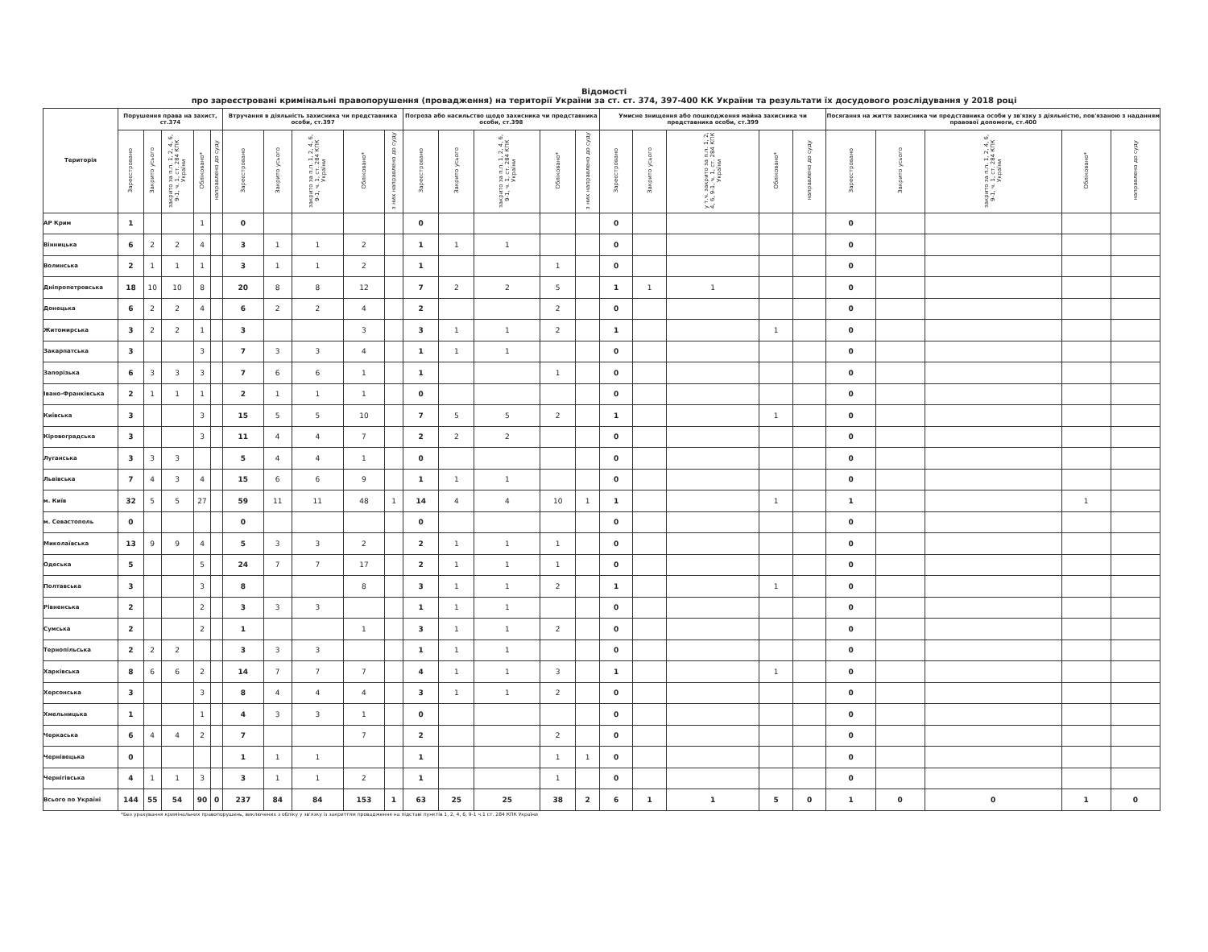Відомості
про зареєстровані кримінальні правопорушення (провадження) на території України за ст. ст. 374, 397-400 КК України та результати їх досудового розслідування у 2018 році
| Територія | Порушення права на захист, ст.374 | | | | | Втручання в діяльність захисника чи представника особи, ст.397 | | | | | Погроза або насильство щодо захисника чи представника особи, ст.398 | | | | | Умисне знищення або пошкодження майна захисника чи представника особи, ст.399 | | | | | Посягання на життя захисника чи представника особи у зв'язку з діяльністю, пов'язаною з наданням правової допомоги, ст.400 | | | | |
| --- | --- | --- | --- | --- | --- | --- | --- | --- | --- | --- | --- | --- | --- | --- | --- | --- | --- | --- | --- | --- | --- | --- | --- | --- | --- |
| | Зареєстровано | Закрито усього | закрито за п.п. 1, 2, 4, 6, 9-1, ч. 1, ст. 284 КПК України | Обліковано* | направлено до суду | Зареєстровано | Закрито усього | закрито за п.п. 1, 2, 4, 6, 9-1, ч. 1, ст. 284 КПК України | Обліковано* | з них направлено до суду | Зареєстровано | Закрито усього | закрито за п.п. 1, 2, 4, 6, 9-1, ч. 1, ст. 284 КПК України | Обліковано* | з них направлено до суду | Зареєстровано | Закрито усього | у т.ч. закрито за п.п. 1, 2, 4, 6, 9-1, ч. 1, ст. 284 КПК України | Обліковано* | направлено до суду | Зареєстровано | Закрито усього | закрито за п.п. 1, 2, 4, 6, 9-1, ч. 1, ст. 284 КПК України | Обліковано* | направлено до суду |
| АР Крим | 1 | | | 1 | | 0 | | | | | 0 | | | | | 0 | | | | | 0 | | | | |
| Вінницька | 6 | 2 | 2 | 4 | | 3 | 1 | 1 | 2 | | 1 | 1 | 1 | | | 0 | | | | | 0 | | | | |
| Волинська | 2 | 1 | 1 | 1 | | 3 | 1 | 1 | 2 | | 1 | | | 1 | | 0 | | | | | 0 | | | | |
| Дніпропетровська | 18 | 10 | 10 | 8 | | 20 | 8 | 8 | 12 | | 7 | 2 | 2 | 5 | | 1 | 1 | 1 | | | 0 | | | | |
| Донецька | 6 | 2 | 2 | 4 | | 6 | 2 | 2 | 4 | | 2 | | | 2 | | 0 | | | | | 0 | | | | |
| Житомирська | 3 | 2 | 2 | 1 | | 3 | | | 3 | | 3 | 1 | 1 | 2 | | 1 | | | 1 | | 0 | | | | |
| Закарпатська | 3 | | | 3 | | 7 | 3 | 3 | 4 | | 1 | 1 | 1 | | | 0 | | | | | 0 | | | | |
| Запорізька | 6 | 3 | 3 | 3 | | 7 | 6 | 6 | 1 | | 1 | | | 1 | | 0 | | | | | 0 | | | | |
| Івано-Франківська | 2 | 1 | 1 | 1 | | 2 | 1 | 1 | 1 | | 0 | | | | | 0 | | | | | 0 | | | | |
| Київська | 3 | | | 3 | | 15 | 5 | 5 | 10 | | 7 | 5 | 5 | 2 | | 1 | | | 1 | | 0 | | | | |
| Кіровоградська | 3 | | | 3 | | 11 | 4 | 4 | 7 | | 2 | 2 | 2 | | | 0 | | | | | 0 | | | | |
| Луганська | 3 | 3 | 3 | | | 5 | 4 | 4 | 1 | | 0 | | | | | 0 | | | | | 0 | | | | |
| Львівська | 7 | 4 | 3 | 4 | | 15 | 6 | 6 | 9 | | 1 | 1 | 1 | | | 0 | | | | | 0 | | | | |
| м. Київ | 32 | 5 | 5 | 27 | | 59 | 11 | 11 | 48 | 1 | 14 | 4 | 4 | 10 | 1 | 1 | | | 1 | | 1 | | | 1 | |
| м. Севастополь | 0 | | | | | 0 | | | | | 0 | | | | | 0 | | | | | 0 | | | | |
| Миколаївська | 13 | 9 | 9 | 4 | | 5 | 3 | 3 | 2 | | 2 | 1 | 1 | 1 | | 0 | | | | | 0 | | | | |
| Одеська | 5 | | | 5 | | 24 | 7 | 7 | 17 | | 2 | 1 | 1 | 1 | | 0 | | | | | 0 | | | | |
| Полтавська | 3 | | | 3 | | 8 | | | 8 | | 3 | 1 | 1 | 2 | | 1 | | | 1 | | 0 | | | | |
| Рівненська | 2 | | | 2 | | 3 | 3 | 3 | | | 1 | 1 | 1 | | | 0 | | | | | 0 | | | | |
| Сумська | 2 | | | 2 | | 1 | | | 1 | | 3 | 1 | 1 | 2 | | 0 | | | | | 0 | | | | |
| Тернопільська | 2 | 2 | 2 | | | 3 | 3 | 3 | | | 1 | 1 | 1 | | | 0 | | | | | 0 | | | | |
| Харківська | 8 | 6 | 6 | 2 | | 14 | 7 | 7 | 7 | | 4 | 1 | 1 | 3 | | 1 | | | 1 | | 0 | | | | |
| Херсонська | 3 | | | 3 | | 8 | 4 | 4 | 4 | | 3 | 1 | 1 | 2 | | 0 | | | | | 0 | | | | |
| Хмельницька | 1 | | | 1 | | 4 | 3 | 3 | 1 | | 0 | | | | | 0 | | | | | 0 | | | | |
| Черкаська | 6 | 4 | 4 | 2 | | 7 | | | 7 | | 2 | | | 2 | | 0 | | | | | 0 | | | | |
| Чернівецька | 0 | | | | | 1 | 1 | 1 | | | 1 | | | 1 | 1 | 0 | | | | | 0 | | | | |
| Чернігівська | 4 | 1 | 1 | 3 | | 3 | 1 | 1 | 2 | | 1 | | | 1 | | 0 | | | | | 0 | | | | |
| Всього по Україні | 144 | 55 | 54 | 90 | 0 | 237 | 84 | 84 | 153 | 1 | 63 | 25 | 25 | 38 | 2 | 6 | 1 | 1 | 5 | 0 | 1 | 0 | 0 | 1 | 0 |
*Без урахування кримінальних правопорушень, виключених з обліку у зв'язку із закриттям провадження на підставі пунктів 1, 2, 4, 6, 9-1 ч.1 ст. 284 КПК України